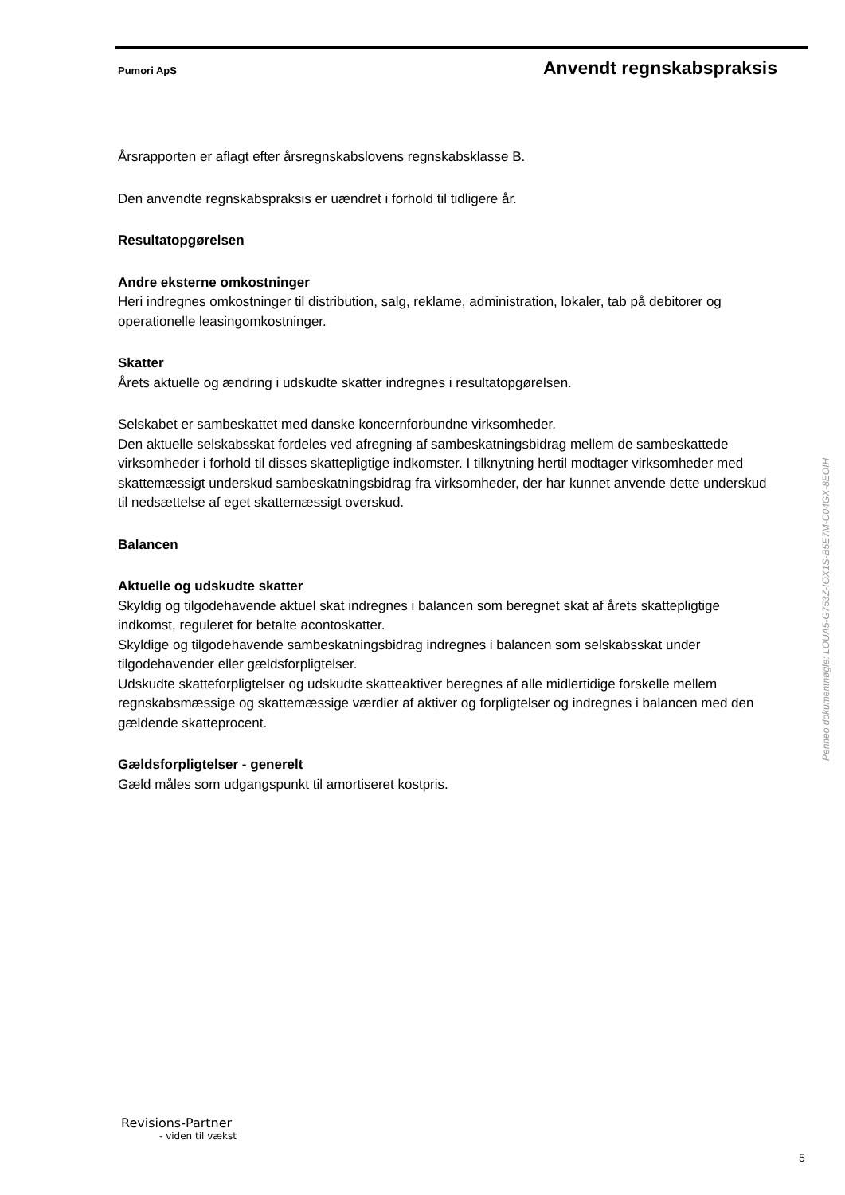Pumori ApS
Anvendt regnskabspraksis
Årsrapporten er aflagt efter årsregnskabslovens regnskabsklasse B.
Den anvendte regnskabspraksis er uændret i forhold til tidligere år.
Resultatopgørelsen
Andre eksterne omkostninger
Heri indregnes omkostninger til distribution, salg, reklame, administration, lokaler, tab på debitorer og operationelle leasingomkostninger.
Skatter
Årets aktuelle og ændring i udskudte skatter indregnes i resultatopgørelsen.
Selskabet er sambeskattet med danske koncernforbundne virksomheder.
Den aktuelle selskabsskat fordeles ved afregning af sambeskatningsbidrag mellem de sambeskattede virksomheder i forhold til disses skattepligtige indkomster. I tilknytning hertil modtager virksomheder med skattemæssigt underskud sambeskatningsbidrag fra virksomheder, der har kunnet anvende dette underskud til nedsættelse af eget skattemæssigt overskud.
Balancen
Aktuelle og udskudte skatter
Skyldig og tilgodehavende aktuel skat indregnes i balancen som beregnet skat af årets skattepligtige indkomst, reguleret for betalte acontoskatter.
Skyldige og tilgodehavende sambeskatningsbidrag indregnes i balancen som selskabsskat under tilgodehavender eller gældsforpligtelser.
Udskudte skatteforpligtelser og udskudte skatteaktiver beregnes af alle midlertidige forskelle mellem regnskabsmæssige og skattemæssige værdier af aktiver og forpligtelser og indregnes i balancen med den gældende skatteprocent.
Gældsforpligtelser - generelt
Gæld måles som udgangspunkt til amortiseret kostpris.
Penneo dokumentnøgle: LOUA5-G753Z-IOX1S-B5E7M-C04GX-8EOIH
Revisions-Partner
- viden til vækst
5